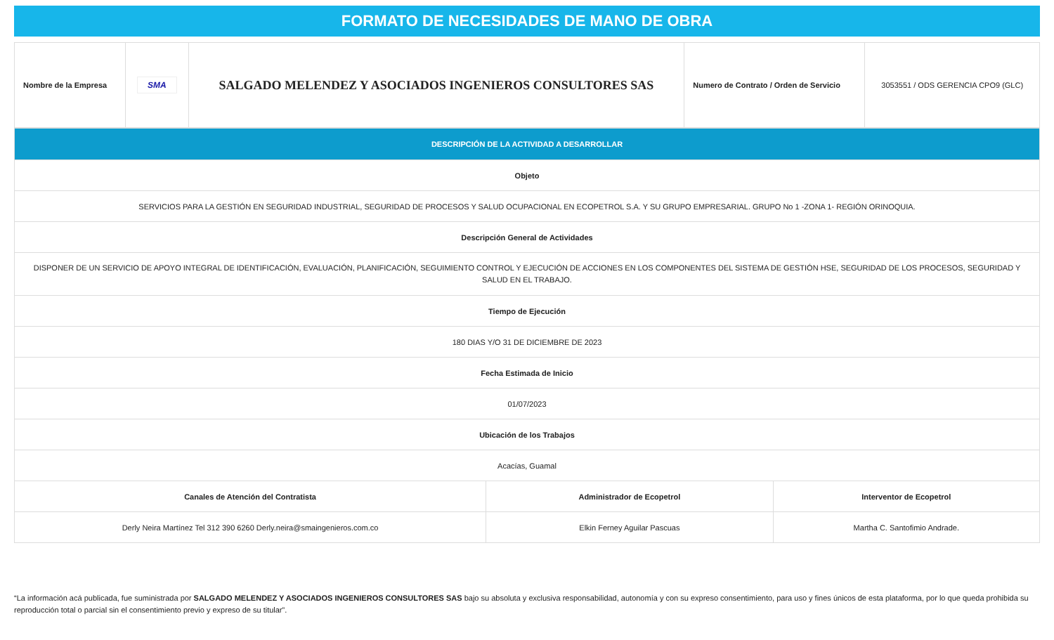FORMATO DE NECESIDADES DE MANO DE OBRA
| Nombre de la Empresa | SMA | SALGADO MELENDEZ Y ASOCIADOS INGENIEROS CONSULTORES SAS | Numero de Contrato / Orden de Servicio | 3053551 / ODS GERENCIA CPO9 (GLC) |
| DESCRIPCIÓN DE LA ACTIVIDAD A DESARROLLAR | | |
| --- | --- | --- |
| Objeto | | |
| SERVICIOS PARA LA GESTIÓN EN SEGURIDAD INDUSTRIAL, SEGURIDAD DE PROCESOS Y SALUD OCUPACIONAL EN ECOPETROL S.A. Y SU GRUPO EMPRESARIAL. GRUPO No 1 -ZONA 1- REGIÓN ORINOQUIA. | | |
| Descripción General de Actividades | | |
| DISPONER DE UN SERVICIO DE APOYO INTEGRAL DE IDENTIFICACIÓN, EVALUACIÓN, PLANIFICACIÓN, SEGUIMIENTO CONTROL Y EJECUCIÓN DE ACCIONES EN LOS COMPONENTES DEL SISTEMA DE GESTIÓN HSE, SEGURIDAD DE LOS PROCESOS, SEGURIDAD Y SALUD EN EL TRABAJO. | | |
| Tiempo de Ejecución | | |
| 180 DIAS Y/O 31 DE DICIEMBRE DE 2023 | | |
| Fecha Estimada de Inicio | | |
| 01/07/2023 | | |
| Ubicación de los Trabajos | | |
| Acacías, Guamal | | |
| Canales de Atención del Contratista | Administrador de Ecopetrol | Interventor de Ecopetrol |
| Derly Neira Martínez Tel 312 390 6260 Derly.neira@smaingenieros.com.co | Elkin Ferney Aguilar Pascuas | Martha C. Santofimio Andrade. |
“La información acá publicada, fue suministrada por SALGADO MELENDEZ Y ASOCIADOS INGENIEROS CONSULTORES SAS bajo su absoluta y exclusiva responsabilidad, autonomía y con su expreso consentimiento, para uso y fines únicos de esta plataforma, por lo que queda prohibida su reproducción total o parcial sin el consentimiento previo y expreso de su titular”.